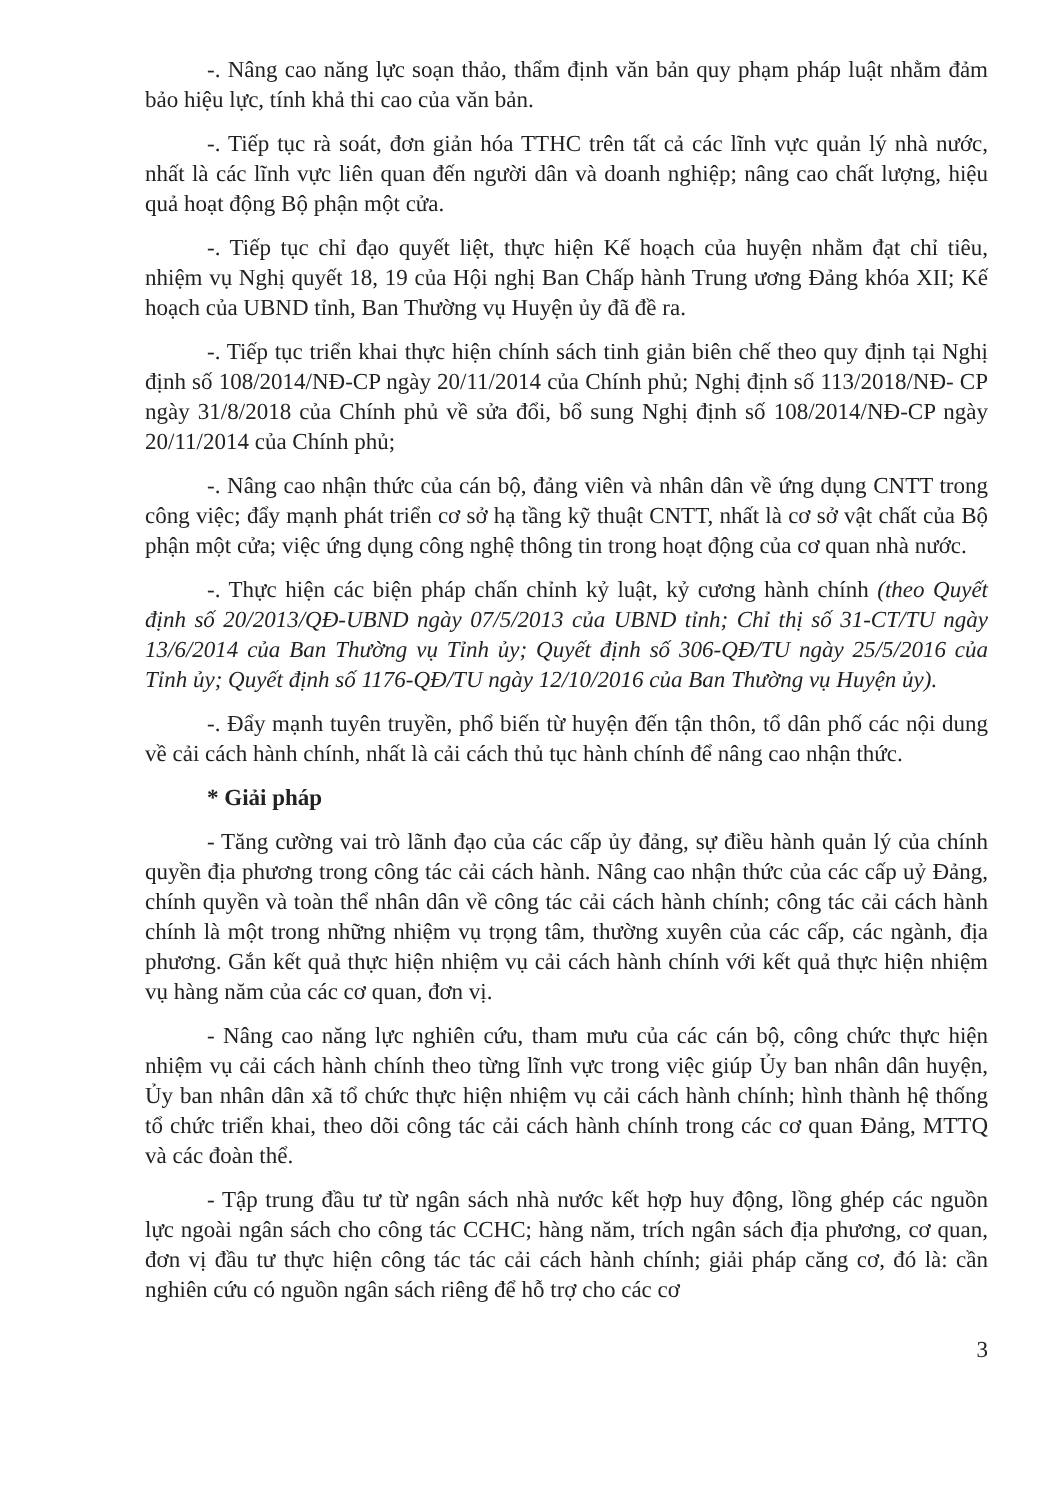-. Nâng cao năng lực soạn thảo, thẩm định văn bản quy phạm pháp luật nhằm đảm bảo hiệu lực, tính khả thi cao của văn bản.
-. Tiếp tục rà soát, đơn giản hóa TTHC trên tất cả các lĩnh vực quản lý nhà nước, nhất là các lĩnh vực liên quan đến người dân và doanh nghiệp; nâng cao chất lượng, hiệu quả hoạt động Bộ phận một cửa.
-. Tiếp tục chỉ đạo quyết liệt, thực hiện Kế hoạch của huyện nhằm đạt chỉ tiêu, nhiệm vụ Nghị quyết 18, 19 của Hội nghị Ban Chấp hành Trung ương Đảng khóa XII; Kế hoạch của UBND tỉnh, Ban Thường vụ Huyện ủy đã đề ra.
-. Tiếp tục triển khai thực hiện chính sách tinh giản biên chế theo quy định tại Nghị định số 108/2014/NĐ-CP ngày 20/11/2014 của Chính phủ; Nghị định số 113/2018/NĐ- CP ngày 31/8/2018 của Chính phủ về sửa đổi, bổ sung Nghị định số 108/2014/NĐ-CP ngày 20/11/2014 của Chính phủ;
-. Nâng cao nhận thức của cán bộ, đảng viên và nhân dân về ứng dụng CNTT trong công việc; đẩy mạnh phát triển cơ sở hạ tầng kỹ thuật CNTT, nhất là cơ sở vật chất của Bộ phận một cửa; việc ứng dụng công nghệ thông tin trong hoạt động của cơ quan nhà nước.
-. Thực hiện các biện pháp chấn chỉnh kỷ luật, kỷ cương hành chính (theo Quyết định số 20/2013/QĐ-UBND ngày 07/5/2013 của UBND tỉnh; Chỉ thị số 31-CT/TU ngày 13/6/2014 của Ban Thường vụ Tỉnh ủy; Quyết định số 306-QĐ/TU ngày 25/5/2016 của Tỉnh ủy; Quyết định số 1176-QĐ/TU ngày 12/10/2016 của Ban Thường vụ Huyện ủy).
-. Đẩy mạnh tuyên truyền, phổ biến từ huyện đến tận thôn, tổ dân phố các nội dung về cải cách hành chính, nhất là cải cách thủ tục hành chính để nâng cao nhận thức.
* Giải pháp
- Tăng cường vai trò lãnh đạo của các cấp ủy đảng, sự điều hành quản lý của chính quyền địa phương trong công tác cải cách hành. Nâng cao nhận thức của các cấp uỷ Đảng, chính quyền và toàn thể nhân dân về công tác cải cách hành chính; công tác cải cách hành chính là một trong những nhiệm vụ trọng tâm, thường xuyên của các cấp, các ngành, địa phương. Gắn kết quả thực hiện nhiệm vụ cải cách hành chính với kết quả thực hiện nhiệm vụ hàng năm của các cơ quan, đơn vị.
- Nâng cao năng lực nghiên cứu, tham mưu của các cán bộ, công chức thực hiện nhiệm vụ cải cách hành chính theo từng lĩnh vực trong việc giúp Ủy ban nhân dân huyện, Ủy ban nhân dân xã tổ chức thực hiện nhiệm vụ cải cách hành chính; hình thành hệ thống tổ chức triển khai, theo dõi công tác cải cách hành chính trong các cơ quan Đảng, MTTQ và các đoàn thể.
- Tập trung đầu tư từ ngân sách nhà nước kết hợp huy động, lồng ghép các nguồn lực ngoài ngân sách cho công tác CCHC; hàng năm, trích ngân sách địa phương, cơ quan, đơn vị đầu tư thực hiện công tác tác cải cách hành chính; giải pháp căng cơ, đó là: cần nghiên cứu có nguồn ngân sách riêng để hỗ trợ cho các cơ
3